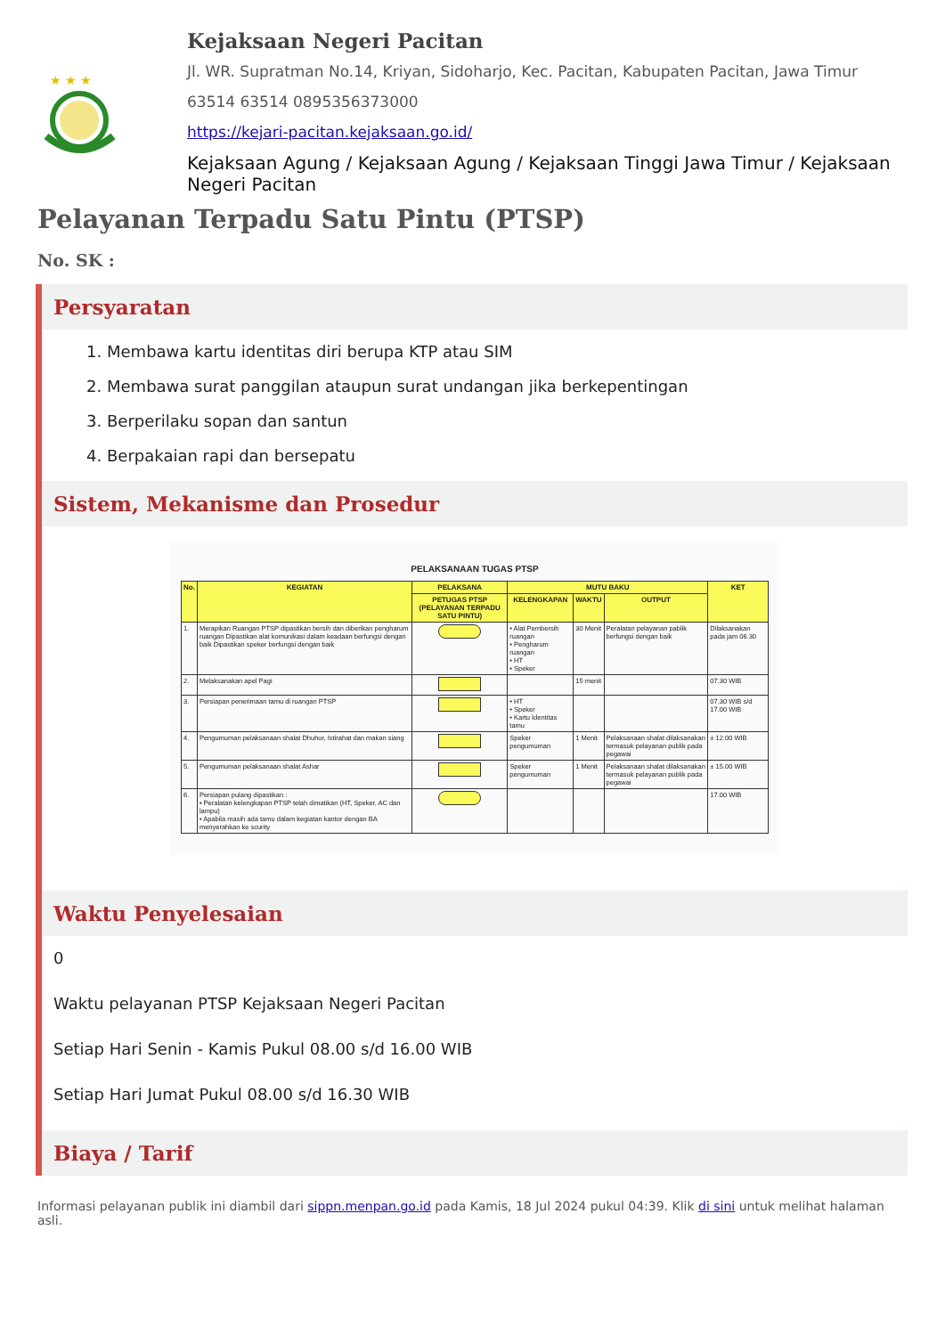★ ★ ★
Kejaksaan Negeri Pacitan
Jl. WR. Supratman No.14, Kriyan, Sidoharjo, Kec. Pacitan, Kabupaten Pacitan, Jawa Timur
63514 63514 0895356373000
https://kejari-pacitan.kejaksaan.go.id/
Kejaksaan Agung / Kejaksaan Agung / Kejaksaan Tinggi Jawa Timur / Kejaksaan Negeri Pacitan
Pelayanan Terpadu Satu Pintu (PTSP)
No. SK :
Persyaratan
1. Membawa kartu identitas diri berupa KTP atau SIM
2. Membawa surat panggilan ataupun surat undangan jika berkepentingan
3. Berperilaku sopan dan santun
4. Berpakaian rapi dan bersepatu
Sistem, Mekanisme dan Prosedur
PELAKSANAAN TUGAS PTSP
| No. | KEGIATAN | PELAKSANA | MUTU BAKU | | | KET |
| --- | --- | --- | --- | --- | --- | --- |
| | | PETUGAS PTSP (PELAYANAN TERPADU SATU PINTU) | KELENGKAPAN | WAKTU | OUTPUT | |
| 1. | Merapikan Ruangan PTSP dipastikan bersih dan diberikan pengharum ruangan Dipastikan alat komunikasi dalam keadaan berfungsi dengan baik Dipastikan speker berfungsi dengan baik | | • Alat Pembersih ruangan • Pengharum ruangan • HT • Speker | 30 Menit | Peralatan pelayanan pablik berfungsi dengan baik | Dilaksanakan pada jam 06.30 |
| 2. | Melaksanakan apel Pagi | | | 15 menit | | 07.30 WIB |
| 3. | Persiapan penerimaan tamu di ruangan PTSP | | • HT • Speker • Kartu Identitas tamu | | | 07.30 WIB s/d 17.00 WIB |
| 4. | Pengumuman pelaksanaan shalat Dhuhur, Istirahat dan makan siang | | Speker pengumuman | 1 Menit | Pelaksanaan shalat dilaksanakan termasuk pelayanan publik pada pegawai | ± 12.00 WIB |
| 5. | Pengumuman pelaksanaan shalat Ashar | | Speker pengumuman | 1 Menit | Pelaksanaan shalat dilaksanakan termasuk pelayanan publik pada pegawai | ± 15.00 WIB |
| 6. | Persiapan pulang dipastikan : • Peralatan kelengkapan PTSP telah dimatikan (HT, Speker, AC dan lampu) • Apabila masih ada tamu dalam kegiatan kantor dengan BA menyerahkan ke scurity | | | | | 17.00 WIB |
Waktu Penyelesaian
0
Waktu pelayanan PTSP Kejaksaan Negeri Pacitan
Setiap Hari Senin - Kamis Pukul 08.00 s/d 16.00 WIB
Setiap Hari Jumat Pukul 08.00 s/d 16.30 WIB
Biaya / Tarif
Informasi pelayanan publik ini diambil dari sippn.menpan.go.id pada Kamis, 18 Jul 2024 pukul 04:39. Klik di sini untuk melihat halaman asli.